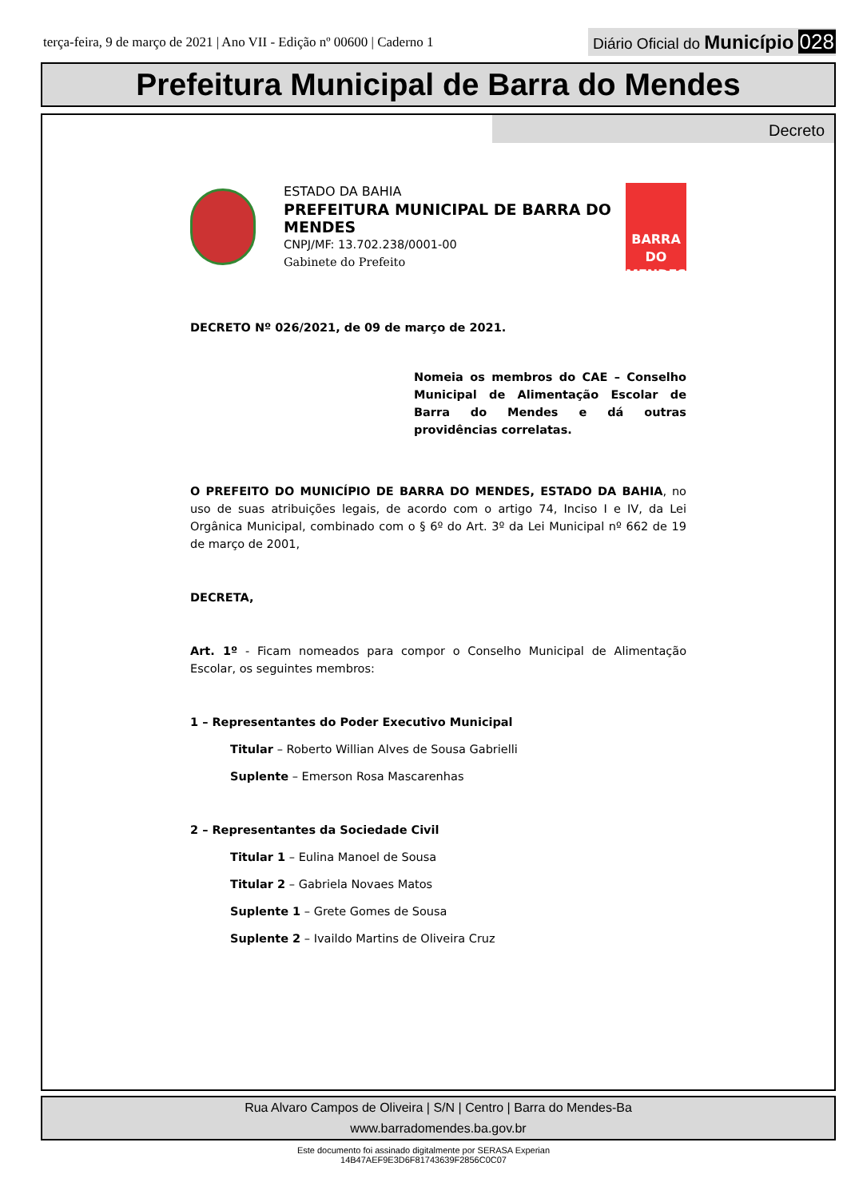terça-feira, 9 de março de 2021 | Ano VII - Edição nº 00600 | Caderno 1
Diário Oficial do Município 028
Prefeitura Municipal de Barra do Mendes
Decreto
ESTADO DA BAHIA
PREFEITURA MUNICIPAL DE BARRA DO MENDES
CNPJ/MF: 13.702.238/0001-00
Gabinete do Prefeito
BARRA DO MENDES
DECRETO Nº 026/2021, de 09 de março de 2021.
Nomeia os membros do CAE – Conselho Municipal de Alimentação Escolar de Barra do Mendes e dá outras providências correlatas.
O PREFEITO DO MUNICÍPIO DE BARRA DO MENDES, ESTADO DA BAHIA, no uso de suas atribuições legais, de acordo com o artigo 74, Inciso I e IV, da Lei Orgânica Municipal, combinado com o § 6º do Art. 3º da Lei Municipal nº 662 de 19 de março de 2001,
DECRETA,
Art. 1º - Ficam nomeados para compor o Conselho Municipal de Alimentação Escolar, os seguintes membros:
1 – Representantes do Poder Executivo Municipal
Titular – Roberto Willian Alves de Sousa Gabrielli
Suplente – Emerson Rosa Mascarenhas
2 – Representantes da Sociedade Civil
Titular 1 – Eulina Manoel de Sousa
Titular 2 – Gabriela Novaes Matos
Suplente 1 – Grete Gomes de Sousa
Suplente 2 – Ivaildo Martins de Oliveira Cruz
Rua Alvaro Campos de Oliveira | S/N | Centro | Barra do Mendes-Ba
www.barradomendes.ba.gov.br
Este documento foi assinado digitalmente por SERASA Experian
14B47AEF9E3D6F81743639F2856C0C07